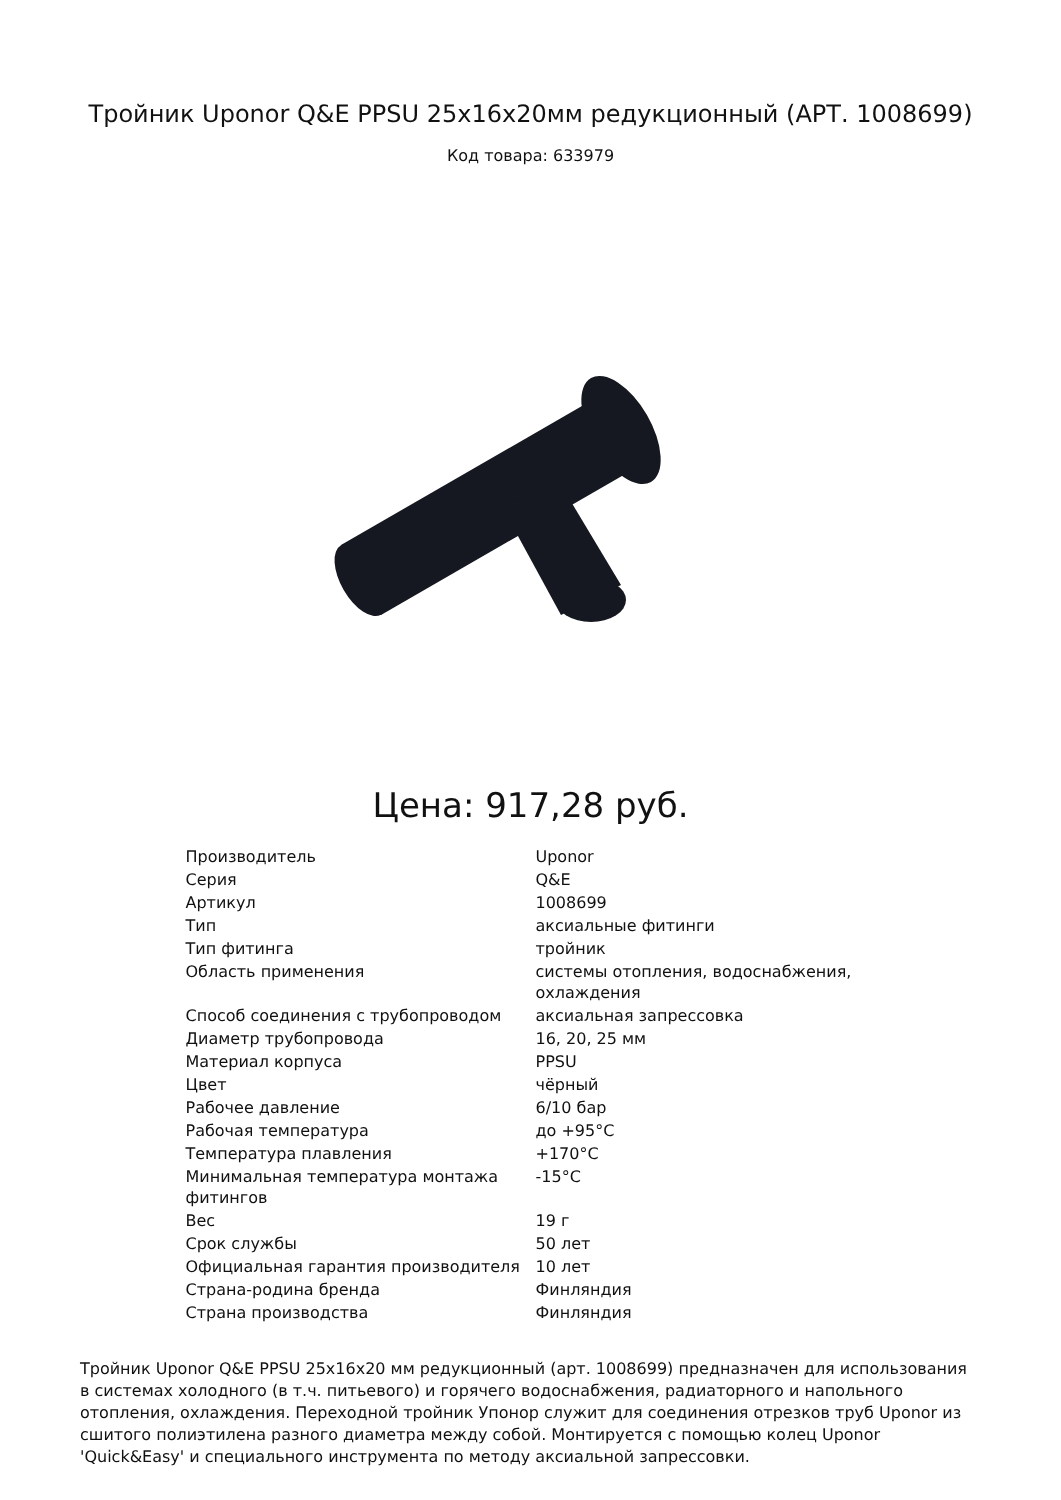Тройник Uponor Q&E PPSU 25x16x20мм редукционный (АРТ. 1008699)
Код товара: 633979
Цена: 917,28 руб.
| Производитель | Uponor |
| Серия | Q&E |
| Артикул | 1008699 |
| Тип | аксиальные фитинги |
| Тип фитинга | тройник |
| Область применения | системы отопления, водоснабжения, охлаждения |
| Способ соединения с трубопроводом | аксиальная запрессовка |
| Диаметр трубопровода | 16, 20, 25 мм |
| Материал корпуса | PPSU |
| Цвет | чёрный |
| Рабочее давление | 6/10 бар |
| Рабочая температура | до +95°C |
| Температура плавления | +170°C |
| Минимальная температура монтажа фитингов | -15°C |
| Вес | 19 г |
| Срок службы | 50 лет |
| Официальная гарантия производителя | 10 лет |
| Страна-родина бренда | Финляндия |
| Страна производства | Финляндия |
Тройник Uponor Q&E PPSU 25x16x20 мм редукционный (арт. 1008699) предназначен для использования в системах холодного (в т.ч. питьевого) и горячего водоснабжения, радиаторного и напольного отопления, охлаждения. Переходной тройник Упонор служит для соединения отрезков труб Uponor из сшитого полиэтилена разного диаметра между собой. Монтируется с помощью колец Uponor 'Quick&Easy' и специального инструмента по методу аксиальной запрессовки.